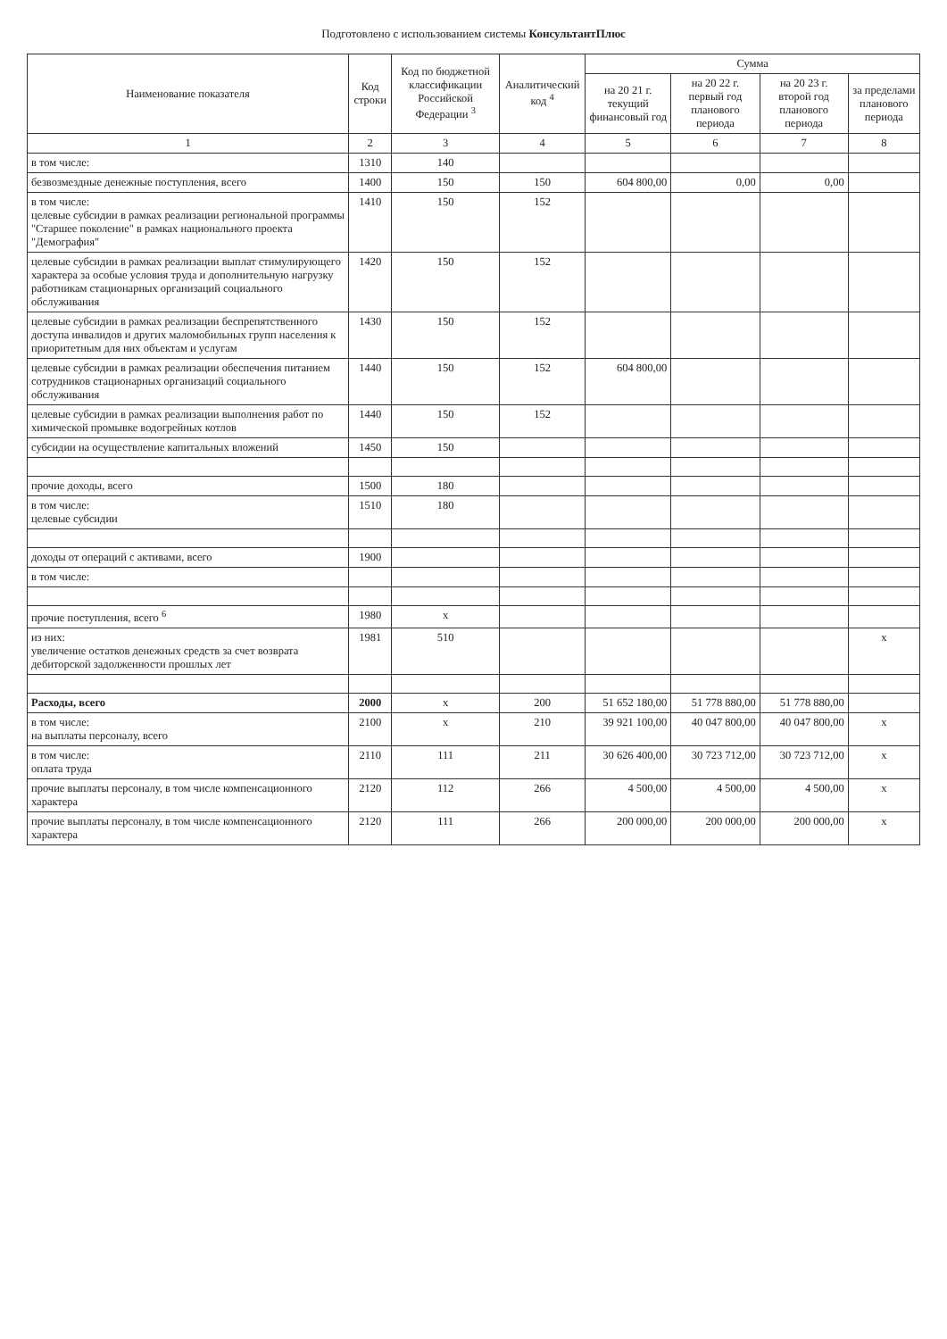Подготовлено с использованием системы КонсультантПлюс
| Наименование показателя | Код строки | Код по бюджетной классификации Российской Федерации <sup>3</sup> | Аналитический код <sup>4</sup> | Сумма | | | |
| --- | --- | --- | --- | --- | --- | --- | --- |
| | | | | на 20 21 г. текущий финансовый год | на 20 22 г. первый год планового периода | на 20 23 г. второй год планового периода | за пределами планового периода |
| 1 | 2 | 3 | 4 | 5 | 6 | 7 | 8 |
| в том числе: | 1310 | 140 | | | | | |
| безвозмездные денежные поступления, всего | 1400 | 150 | 150 | 604 800,00 | 0,00 | 0,00 | |
| в том числе: целевые субсидии в рамках реализации региональной программы "Старшее поколение" в рамках национального проекта "Демография" | 1410 | 150 | 152 | | | | |
| целевые субсидии в рамках реализации выплат стимулирующего характера за особые условия труда и дополнительную нагрузку работникам стационарных организаций социального обслуживания | 1420 | 150 | 152 | | | | |
| целевые субсидии в рамках реализации беспрепятственного доступа инвалидов и других маломобильных групп населения к приоритетным для них объектам и услугам | 1430 | 150 | 152 | | | | |
| целевые субсидии в рамках реализации обеспечения питанием сотрудников стационарных организаций социального обслуживания | 1440 | 150 | 152 | 604 800,00 | | | |
| целевые субсидии в рамках реализации выполнения работ по химической промывке водогрейных котлов | 1440 | 150 | 152 | | | | |
| субсидии на осуществление капитальных вложений | 1450 | 150 | | | | | |
| прочие доходы, всего | 1500 | 180 | | | | | |
| в том числе: целевые субсидии | 1510 | 180 | | | | | |
| доходы от операций с активами, всего | 1900 | | | | | | |
| в том числе: | | | | | | | |
| прочие поступления, всего <sup>6</sup> | 1980 | x | | | | | |
| из них: увеличение остатков денежных средств за счет возврата дебиторской задолженности прошлых лет | 1981 | 510 | | | | | x |
| Расходы, всего | 2000 | x | 200 | 51 652 180,00 | 51 778 880,00 | 51 778 880,00 | |
| в том числе: на выплаты персоналу, всего | 2100 | x | 210 | 39 921 100,00 | 40 047 800,00 | 40 047 800,00 | x |
| в том числе: оплата труда | 2110 | 111 | 211 | 30 626 400,00 | 30 723 712,00 | 30 723 712,00 | x |
| прочие выплаты персоналу, в том числе компенсационного характера | 2120 | 112 | 266 | 4 500,00 | 4 500,00 | 4 500,00 | x |
| прочие выплаты персоналу, в том числе компенсационного характера | 2120 | 111 | 266 | 200 000,00 | 200 000,00 | 200 000,00 | x |